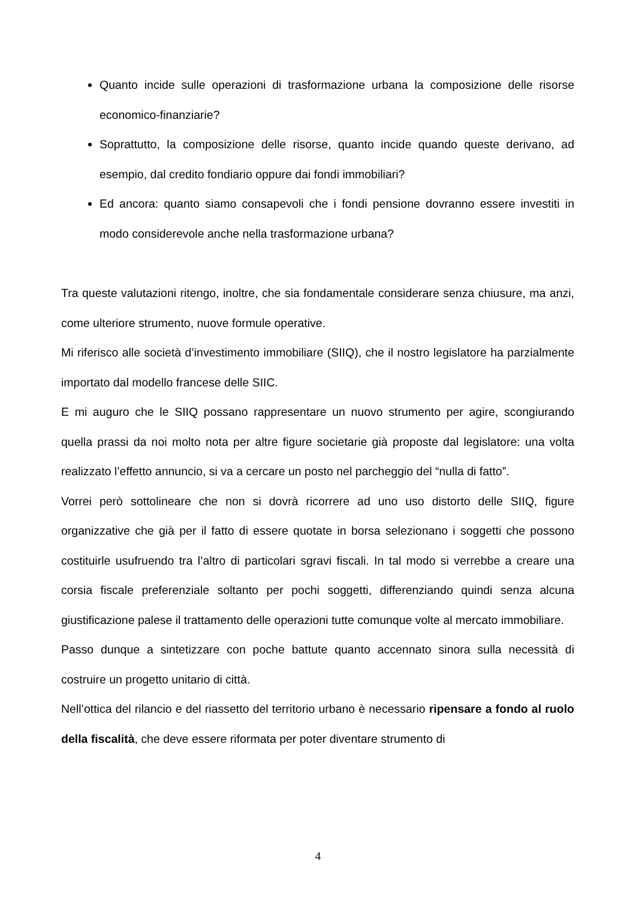Quanto incide sulle operazioni di trasformazione urbana la composizione delle risorse economico-finanziarie?
Soprattutto, la composizione delle risorse, quanto incide quando queste derivano, ad esempio, dal credito fondiario oppure dai fondi immobiliari?
Ed ancora: quanto siamo consapevoli che i fondi pensione dovranno essere investiti in modo considerevole anche nella trasformazione urbana?
Tra queste valutazioni ritengo, inoltre, che sia fondamentale considerare senza chiusure, ma anzi, come ulteriore strumento, nuove formule operative.
Mi riferisco alle società d’investimento immobiliare (SIIQ), che il nostro legislatore ha parzialmente importato dal modello francese delle SIIC.
E mi auguro che le SIIQ possano rappresentare un nuovo strumento per agire, scongiurando quella prassi da noi molto nota per altre figure societarie già proposte dal legislatore: una volta realizzato l’effetto annuncio, si va a cercare un posto nel parcheggio del “nulla di fatto”.
Vorrei però sottolineare che non si dovrà ricorrere ad uno uso distorto delle SIIQ, figure organizzative che già per il fatto di essere quotate in borsa selezionano i soggetti che possono costituirle usufruendo tra l’altro di particolari sgravi fiscali. In tal modo si verrebbe a creare una corsia fiscale preferenziale soltanto per pochi soggetti, differenziando quindi senza alcuna giustificazione palese il trattamento delle operazioni tutte comunque volte al mercato immobiliare.
Passo dunque a sintetizzare con poche battute quanto accennato sinora sulla necessità di costruire un progetto unitario di città.
Nell’ottica del rilancio e del riassetto del territorio urbano è necessario ripensare a fondo al ruolo della fiscalità, che deve essere riformata per poter diventare strumento di
4